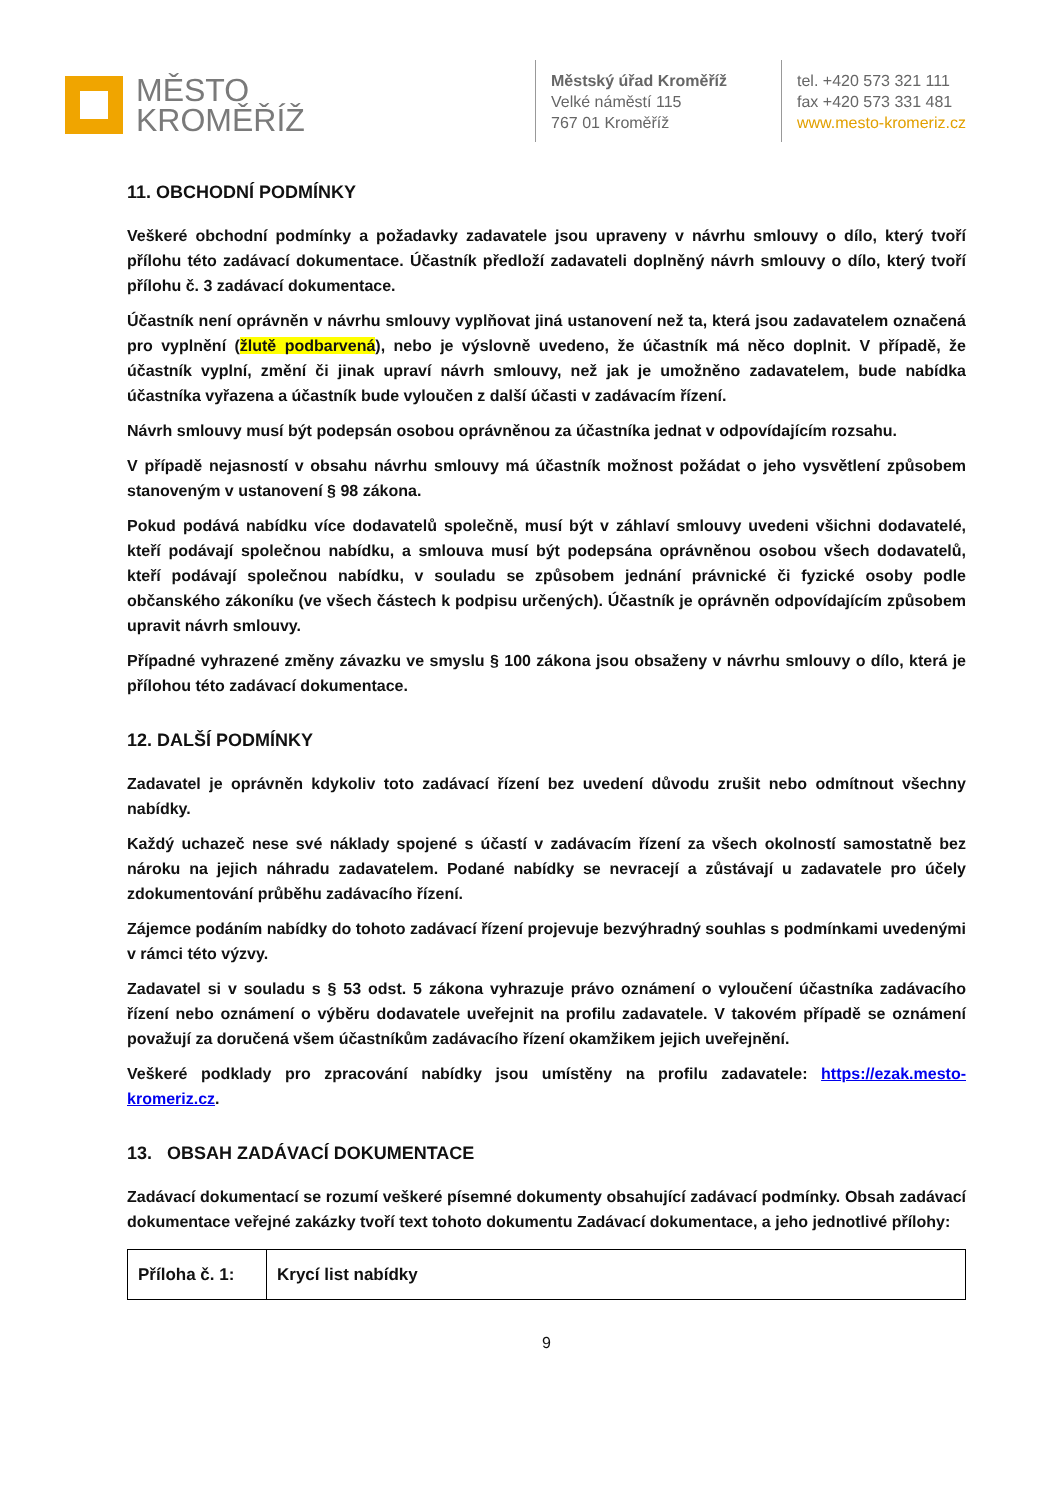MĚSTO
KROMĚŘÍŽ
Městský úřad Kroměříž
Velké náměstí 115
767 01 Kroměříž
tel. +420 573 321 111
fax +420 573 331 481
www.mesto-kromeriz.cz
11. OBCHODNÍ PODMÍNKY
Veškeré obchodní podmínky a požadavky zadavatele jsou upraveny v návrhu smlouvy o dílo, který tvoří přílohu této zadávací dokumentace. Účastník předloží zadavateli doplněný návrh smlouvy o dílo, který tvoří přílohu č. 3 zadávací dokumentace.
Účastník není oprávněn v návrhu smlouvy vyplňovat jiná ustanovení než ta, která jsou zadavatelem označená pro vyplnění (žlutě podbarvená), nebo je výslovně uvedeno, že účastník má něco doplnit. V případě, že účastník vyplní, změní či jinak upraví návrh smlouvy, než jak je umožněno zadavatelem, bude nabídka účastníka vyřazena a účastník bude vyloučen z další účasti v zadávacím řízení.
Návrh smlouvy musí být podepsán osobou oprávněnou za účastníka jednat v odpovídajícím rozsahu.
V případě nejasností v obsahu návrhu smlouvy má účastník možnost požádat o jeho vysvětlení způsobem stanoveným v ustanovení § 98 zákona.
Pokud podává nabídku více dodavatelů společně, musí být v záhlaví smlouvy uvedeni všichni dodavatelé, kteří podávají společnou nabídku, a smlouva musí být podepsána oprávněnou osobou všech dodavatelů, kteří podávají společnou nabídku, v souladu se způsobem jednání právnické či fyzické osoby podle občanského zákoníku (ve všech částech k podpisu určených). Účastník je oprávněn odpovídajícím způsobem upravit návrh smlouvy.
Případné vyhrazené změny závazku ve smyslu § 100 zákona jsou obsaženy v návrhu smlouvy o dílo, která je přílohou této zadávací dokumentace.
12. DALŠÍ PODMÍNKY
Zadavatel je oprávněn kdykoliv toto zadávací řízení bez uvedení důvodu zrušit nebo odmítnout všechny nabídky.
Každý uchazeč nese své náklady spojené s účastí v zadávacím řízení za všech okolností samostatně bez nároku na jejich náhradu zadavatelem. Podané nabídky se nevracejí a zůstávají u zadavatele pro účely zdokumentování průběhu zadávacího řízení.
Zájemce podáním nabídky do tohoto zadávací řízení projevuje bezvýhradný souhlas s podmínkami uvedenými v rámci této výzvy.
Zadavatel si v souladu s § 53 odst. 5 zákona vyhrazuje právo oznámení o vyloučení účastníka zadávacího řízení nebo oznámení o výběru dodavatele uveřejnit na profilu zadavatele. V takovém případě se oznámení považují za doručená všem účastníkům zadávacího řízení okamžikem jejich uveřejnění.
Veškeré podklady pro zpracování nabídky jsou umístěny na profilu zadavatele: https://ezak.mesto-kromeriz.cz.
13. OBSAH ZADÁVACÍ DOKUMENTACE
Zadávací dokumentací se rozumí veškeré písemné dokumenty obsahující zadávací podmínky. Obsah zadávací dokumentace veřejné zakázky tvoří text tohoto dokumentu Zadávací dokumentace, a jeho jednotlivé přílohy:
| Příloha č. 1: | Krycí list nabídky |
9